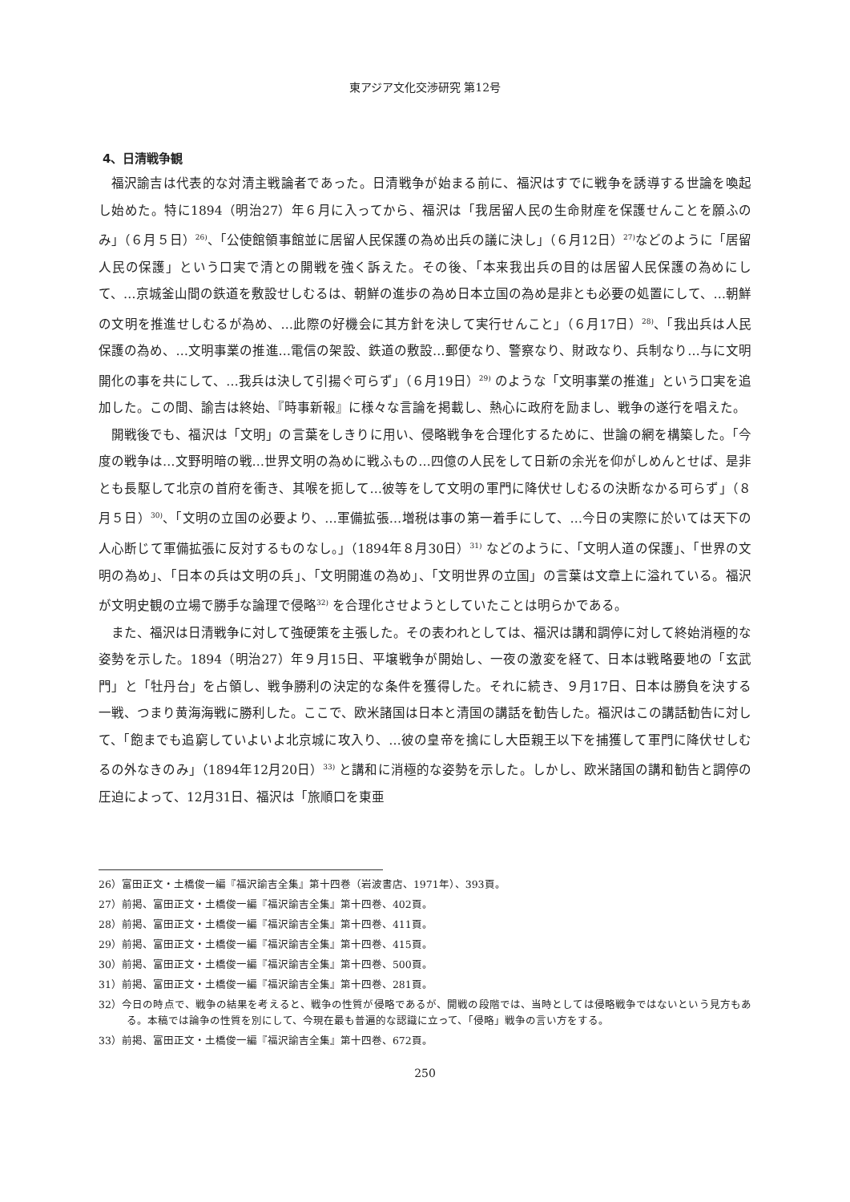東アジア文化交渉研究 第12号
4、日清戦争観
福沢諭吉は代表的な対清主戦論者であった。日清戦争が始まる前に、福沢はすでに戦争を誘導する世論を喚起し始めた。特に1894（明治27）年６月に入ってから、福沢は「我居留人民の生命財産を保護せんことを願ふのみ」（６月５日）<sup>26)</sup>、「公使館領事館並に居留人民保護の為め出兵の議に決し」（６月12日）<sup>27)</sup>などのように「居留人民の保護」という口実で清との開戦を強く訴えた。その後、「本来我出兵の目的は居留人民保護の為めにして、…京城釜山間の鉄道を敷設せしむるは、朝鮮の進歩の為め日本立国の為め是非とも必要の処置にして、…朝鮮の文明を推進せしむるが為め、…此際の好機会に其方針を決して実行せんこと」（６月17日）<sup>28)</sup>、「我出兵は人民保護の為め、…文明事業の推進…電信の架設、鉄道の敷設…郵便なり、警察なり、財政なり、兵制なり…与に文明開化の事を共にして、…我兵は決して引揚ぐ可らず」（６月19日）<sup>29)</sup> のような「文明事業の推進」という口実を追加した。この間、諭吉は終始、『時事新報』に様々な言論を掲載し、熱心に政府を励まし、戦争の遂行を唱えた。
開戦後でも、福沢は「文明」の言葉をしきりに用い、侵略戦争を合理化するために、世論の網を構築した。「今度の戦争は…文野明暗の戦…世界文明の為めに戦ふもの…四億の人民をして日新の余光を仰がしめんとせば、是非とも長駆して北京の首府を衝き、其喉を扼して…彼等をして文明の軍門に降伏せしむるの決断なかる可らず」（８月５日）<sup>30)</sup>、「文明の立国の必要より、…軍備拡張…増税は事の第一着手にして、…今日の実際に於いては天下の人心断じて軍備拡張に反対するものなし。」（1894年８月30日）<sup>31)</sup> などのように、「文明人道の保護」、「世界の文明の為め」、「日本の兵は文明の兵」、「文明開進の為め」、「文明世界の立国」の言葉は文章上に溢れている。福沢が文明史観の立場で勝手な論理で侵略<sup>32)</sup> を合理化させようとしていたことは明らかである。
また、福沢は日清戦争に対して強硬策を主張した。その表われとしては、福沢は講和調停に対して終始消極的な姿勢を示した。1894（明治27）年９月15日、平壌戦争が開始し、一夜の激変を経て、日本は戦略要地の「玄武門」と「牡丹台」を占領し、戦争勝利の決定的な条件を獲得した。それに続き、９月17日、日本は勝負を決する一戦、つまり黄海海戦に勝利した。ここで、欧米諸国は日本と清国の講話を勧告した。福沢はこの講話勧告に対して、「飽までも追窮していよいよ北京城に攻入り、…彼の皇帝を擒にし大臣親王以下を捕獲して軍門に降伏せしむるの外なきのみ」（1894年12月20日）<sup>33)</sup> と講和に消極的な姿勢を示した。しかし、欧米諸国の講和勧告と調停の圧迫によって、12月31日、福沢は「旅順口を東亜
26）富田正文・土橋俊一編『福沢諭吉全集』第十四巻（岩波書店、1971年）、393頁。
27）前掲、富田正文・土橋俊一編『福沢諭吉全集』第十四巻、402頁。
28）前掲、富田正文・土橋俊一編『福沢諭吉全集』第十四巻、411頁。
29）前掲、富田正文・土橋俊一編『福沢諭吉全集』第十四巻、415頁。
30）前掲、富田正文・土橋俊一編『福沢諭吉全集』第十四巻、500頁。
31）前掲、富田正文・土橋俊一編『福沢諭吉全集』第十四巻、281頁。
32）今日の時点で、戦争の結果を考えると、戦争の性質が侵略であるが、開戦の段階では、当時としては侵略戦争ではないという見方もある。本稿では論争の性質を別にして、今現在最も普遍的な認識に立って、「侵略」戦争の言い方をする。
33）前掲、富田正文・土橋俊一編『福沢諭吉全集』第十四巻、672頁。
250